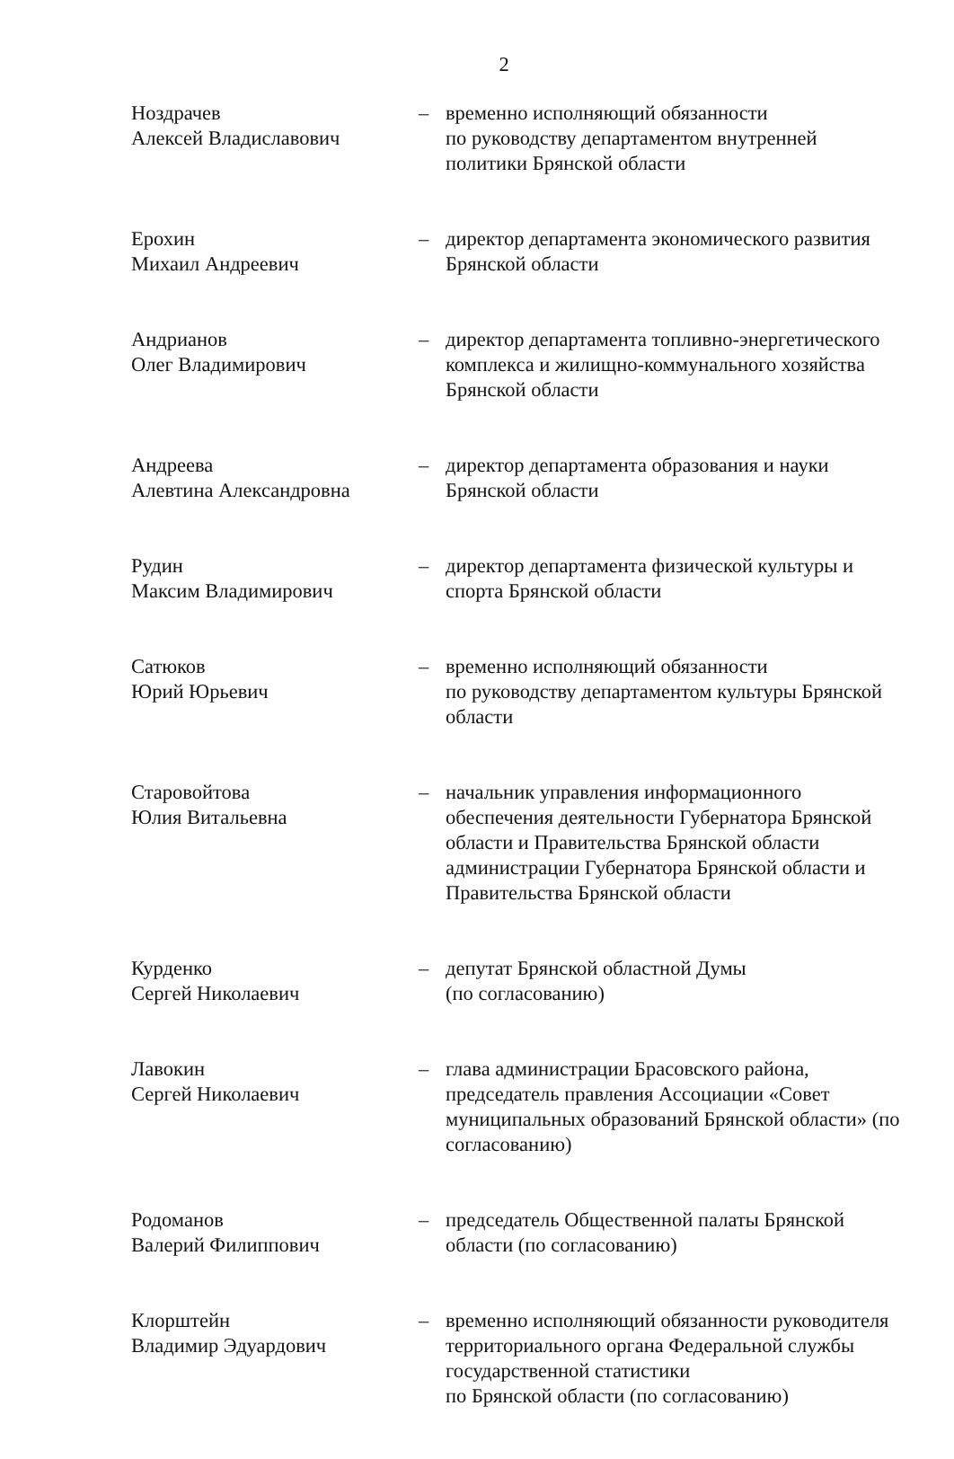2
| Ноздрачев Алексей Владиславович | – | временно исполняющий обязанности по руководству департаментом внутренней политики Брянской области |
| Ерохин Михаил Андреевич | – | директор департамента экономического развития Брянской области |
| Андрианов Олег Владимирович | – | директор департамента топливно-энергетического комплекса и жилищно-коммунального хозяйства Брянской области |
| Андреева Алевтина Александровна | – | директор департамента образования и науки Брянской области |
| Рудин Максим Владимирович | – | директор департамента физической культуры и спорта Брянской области |
| Сатюков Юрий Юрьевич | – | временно исполняющий обязанности по руководству департаментом культуры Брянской области |
| Старовойтова Юлия Витальевна | – | начальник управления информационного обеспечения деятельности Губернатора Брянской области и Правительства Брянской области администрации Губернатора Брянской области и Правительства Брянской области |
| Курденко Сергей Николаевич | – | депутат Брянской областной Думы (по согласованию) |
| Лавокин Сергей Николаевич | – | глава администрации Брасовского района, председатель правления Ассоциации «Совет муниципальных образований Брянской области» (по согласованию) |
| Родоманов Валерий Филиппович | – | председатель Общественной палаты Брянской области (по согласованию) |
| Клорштейн Владимир Эдуардович | – | временно исполняющий обязанности руководителя территориального органа Федеральной службы государственной статистики по Брянской области (по согласованию) |